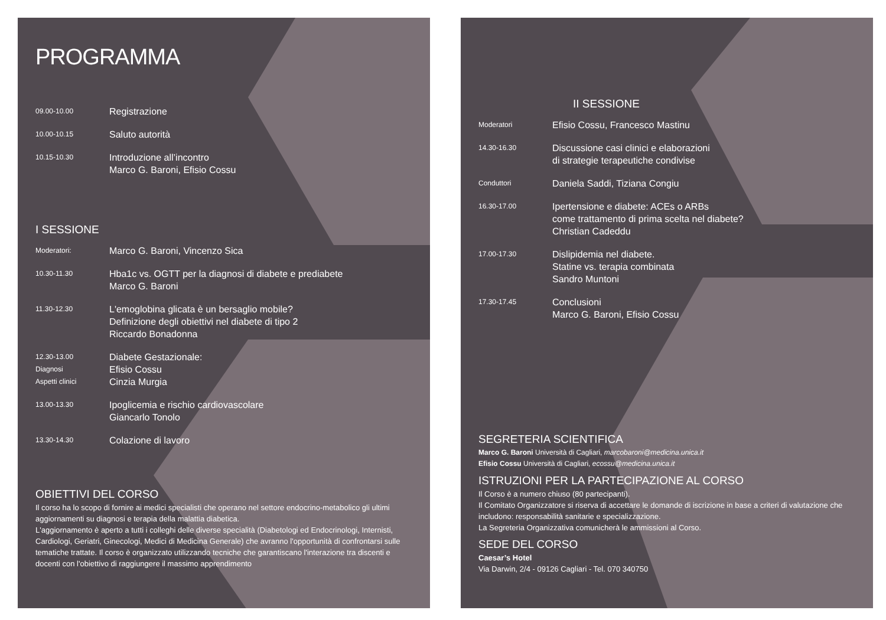PROGRAMMA
09.00-10.00
Registrazione
10.00-10.15
Saluto autorità
10.15-10.30
Introduzione all’incontro
Marco G. Baroni, Efisio Cossu
I SESSIONE
Moderatori:
Marco G. Baroni, Vincenzo Sica
10.30-11.30
Hba1c vs. OGTT per la diagnosi di diabete e prediabete
Marco G. Baroni
11.30-12.30
L'emoglobina glicata è un bersaglio mobile?
Definizione degli obiettivi nel diabete di tipo 2
Riccardo Bonadonna
12.30-13.00
Diagnosi
Aspetti clinici
Diabete Gestazionale:
Efisio Cossu
Cinzia Murgia
13.00-13.30
Ipoglicemia e rischio cardiovascolare
Giancarlo Tonolo
13.30-14.30
Colazione di lavoro
OBIETTIVI DEL CORSO
Il corso ha lo scopo di fornire ai medici specialisti che operano nel settore endocrino-metabolico gli ultimi aggiornamenti su diagnosi e terapia della malattia diabetica.
L'aggiornamento è aperto a tutti i colleghi delle diverse specialità (Diabetologi ed Endocrinologi, Internisti, Cardiologi, Geriatri, Ginecologi, Medici di Medicina Generale) che avranno l'opportunità di confrontarsi sulle tematiche trattate. Il corso è organizzato utilizzando tecniche che garantiscano l'interazione tra discenti e docenti con l'obiettivo di raggiungere il massimo apprendimento
II SESSIONE
Moderatori
Efisio Cossu, Francesco Mastinu
14.30-16.30
Discussione casi clinici e elaborazioni
di strategie terapeutiche condivise
Conduttori
Daniela Saddi, Tiziana Congiu
16.30-17.00
Ipertensione e diabete: ACEs o ARBs
come trattamento di prima scelta nel diabete?
Christian Cadeddu
17.00-17.30
Dislipidemia nel diabete.
Statine vs. terapia combinata
Sandro Muntoni
17.30-17.45
Conclusioni
Marco G. Baroni, Efisio Cossu
SEGRETERIA SCIENTIFICA
Marco G. Baroni Università di Cagliari, marcobaroni@medicina.unica.it
Efisio Cossu Università di Cagliari, ecossu@medicina.unica.it
ISTRUZIONI PER LA PARTECIPAZIONE AL CORSO
Il Corso è a numero chiuso (80 partecipanti).
Il Comitato Organizzatore si riserva di accettare le domande di iscrizione in base a criteri di valutazione che includono: responsabilità sanitarie e specializzazione.
La Segreteria Organizzativa comunicherà le ammissioni al Corso.
SEDE DEL CORSO
Caesar’s Hotel
Via Darwin, 2/4 - 09126 Cagliari - Tel. 070 340750